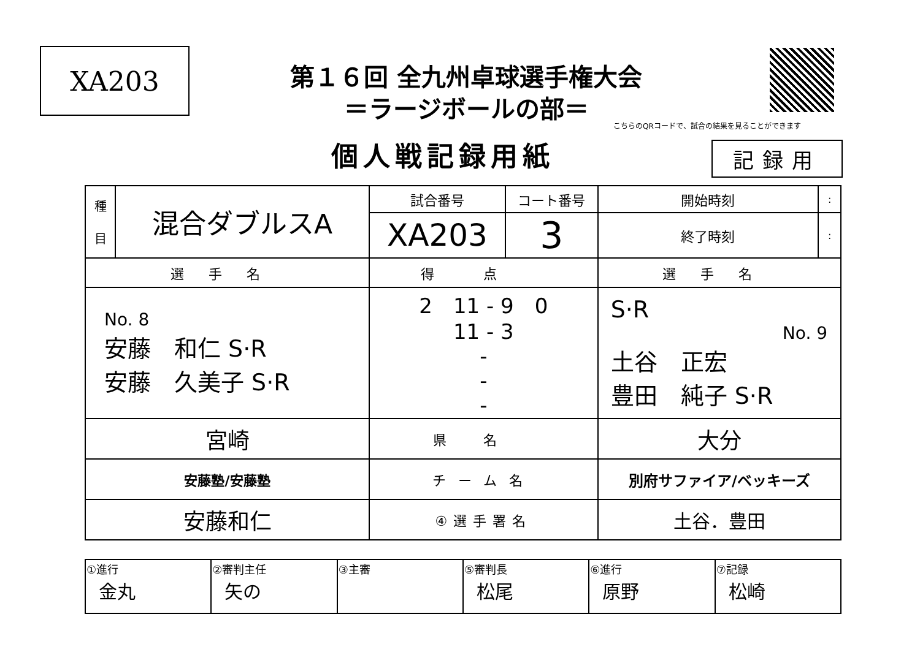XA203
第１６回 全九州卓球選手権大会
＝ラージボールの部＝
こちらのQRコードで、試合の結果を見ることができます
個人戦記録用紙 記録用
| 種 目 | 混合ダブルスA | 試合番号 | コート番号 | 開始時刻 | : |
| | | XA203 | 3 | 終了時刻 | : |
| 選手名 | | 得点 | | 選手名 | |
| No. 8 安藤 和仁 S·R 安藤 久美子 S·R | | 2 11 - 9 0 11 - 3 - - - | | S·R No. 9 土谷 正宏 豊田 純子 S·R | |
| 宮崎 | | 県名 | | 大分 | |
| 安藤塾/安藤塾 | | チーム名 | | 別府サファイア/ベッキーズ | |
| 安藤和仁 | | ④選手署名 | | 土谷．豊田 | |
| ①進行 金丸 | ②審判主任 矢の | ③主審 | ⑤審判長 松尾 | ⑥進行 原野 | ⑦記録 松崎 |